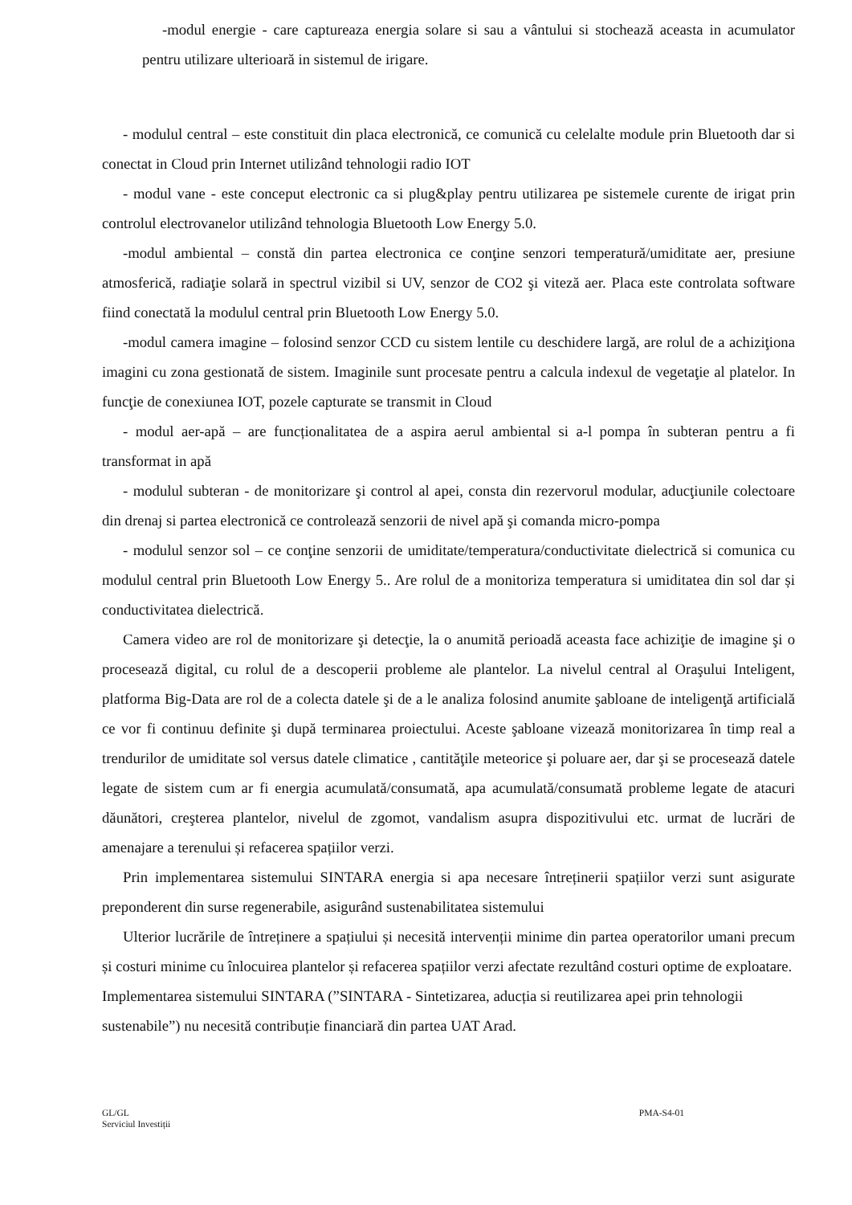-modul energie - care captureaza energia solare si sau a vântului si stochează aceasta in acumulator pentru utilizare ulterioară in sistemul de irigare.
- modulul central – este constituit din placa electronică, ce comunică cu celelalte module prin Bluetooth dar si conectat in Cloud prin Internet utilizând tehnologii radio IOT
- modul vane - este conceput electronic ca si plug&play pentru utilizarea pe sistemele curente de irigat prin controlul electrovanelor utilizând tehnologia Bluetooth Low Energy 5.0.
-modul ambiental – constă din partea electronica ce conţine senzori temperatură/umiditate aer, presiune atmosferică, radiaţie solară in spectrul vizibil si UV, senzor de CO2 şi viteză aer. Placa este controlata software fiind conectată la modulul central prin Bluetooth Low Energy 5.0.
-modul camera imagine – folosind senzor CCD cu sistem lentile cu deschidere largă, are rolul de a achiziţiona imagini cu zona gestionată de sistem. Imaginile sunt procesate pentru a calcula indexul de vegetaţie al platelor. In funcţie de conexiunea IOT, pozele capturate se transmit in Cloud
- modul aer-apă – are funcționalitatea de a aspira aerul ambiental si a-l pompa în subteran pentru a fi transformat in apă
- modulul subteran - de monitorizare şi control al apei, consta din rezervorul modular, aducţiunile colectoare din drenaj si partea electronică ce controlează senzorii de nivel apă şi comanda micro-pompa
- modulul senzor sol – ce conţine senzorii de umiditate/temperatura/conductivitate dielectrică si comunica cu modulul central prin Bluetooth Low Energy 5.. Are rolul de a monitoriza temperatura si umiditatea din sol dar și conductivitatea dielectrică.
Camera video are rol de monitorizare şi detecţie, la o anumită perioadă aceasta face achiziţie de imagine şi o procesează digital, cu rolul de a descoperii probleme ale plantelor. La nivelul central al Oraşului Inteligent, platforma Big-Data are rol de a colecta datele şi de a le analiza folosind anumite şabloane de inteligenţă artificială ce vor fi continuu definite şi după terminarea proiectului. Aceste şabloane vizează monitorizarea în timp real a trendurilor de umiditate sol versus datele climatice , cantităţile meteorice şi poluare aer, dar şi se procesează datele legate de sistem cum ar fi energia acumulată/consumată, apa acumulată/consumată probleme legate de atacuri dăunători, creşterea plantelor, nivelul de zgomot, vandalism asupra dispozitivului etc. urmat de lucrări de amenajare a terenului și refacerea spațiilor verzi.
Prin implementarea sistemului SINTARA energia si apa necesare întreținerii spațiilor verzi sunt asigurate preponderent din surse regenerabile, asigurând sustenabilitatea sistemului
Ulterior lucrările de întreținere a spațiului și necesită intervenții minime din partea operatorilor umani precum și costuri minime cu înlocuirea plantelor și refacerea spațiilor verzi afectate rezultând costuri optime de exploatare.
Implementarea sistemului SINTARA (”SINTARA - Sintetizarea, aducția si reutilizarea apei prin tehnologii sustenabile”) nu necesită contribuție financiară din partea UAT Arad.
GL/GL
Serviciul Investiții
PMA-S4-01